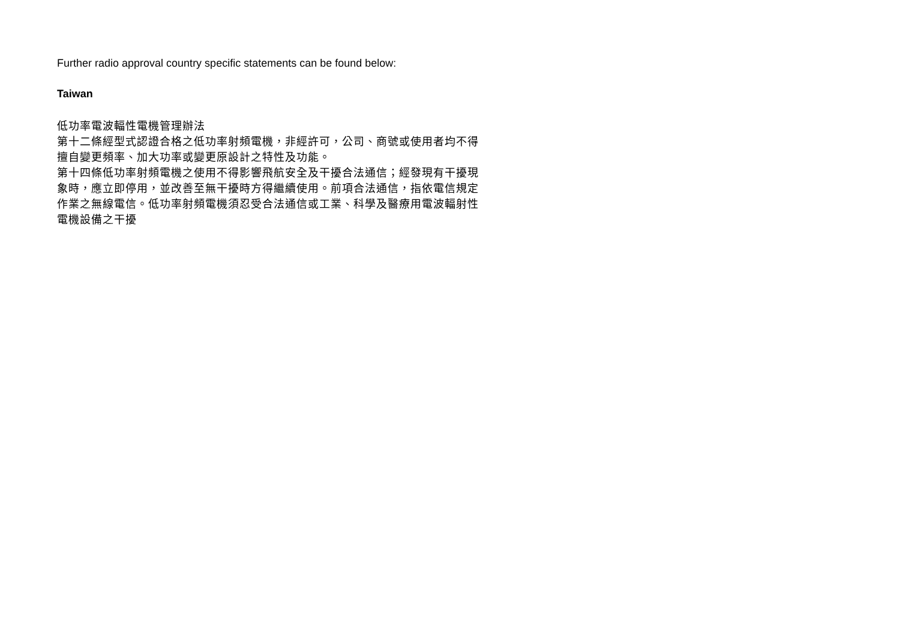Further radio approval country specific statements can be found below:
Taiwan
低功率電波輻性電機管理辦法
第十二條經型式認證合格之低功率射頻電機，非經許可，公司、商號或使用者均不得擅自變更頻率、加大功率或變更原設計之特性及功能。
第十四條低功率射頻電機之使用不得影響飛航安全及干擾合法通信；經發現有干擾現象時，應立即停用，並改善至無干擾時方得繼續使用。前項合法通信，指依電信規定作業之無線電信。低功率射頻電機須忍受合法通信或工業、科學及醫療用電波輻射性電機設備之干擾